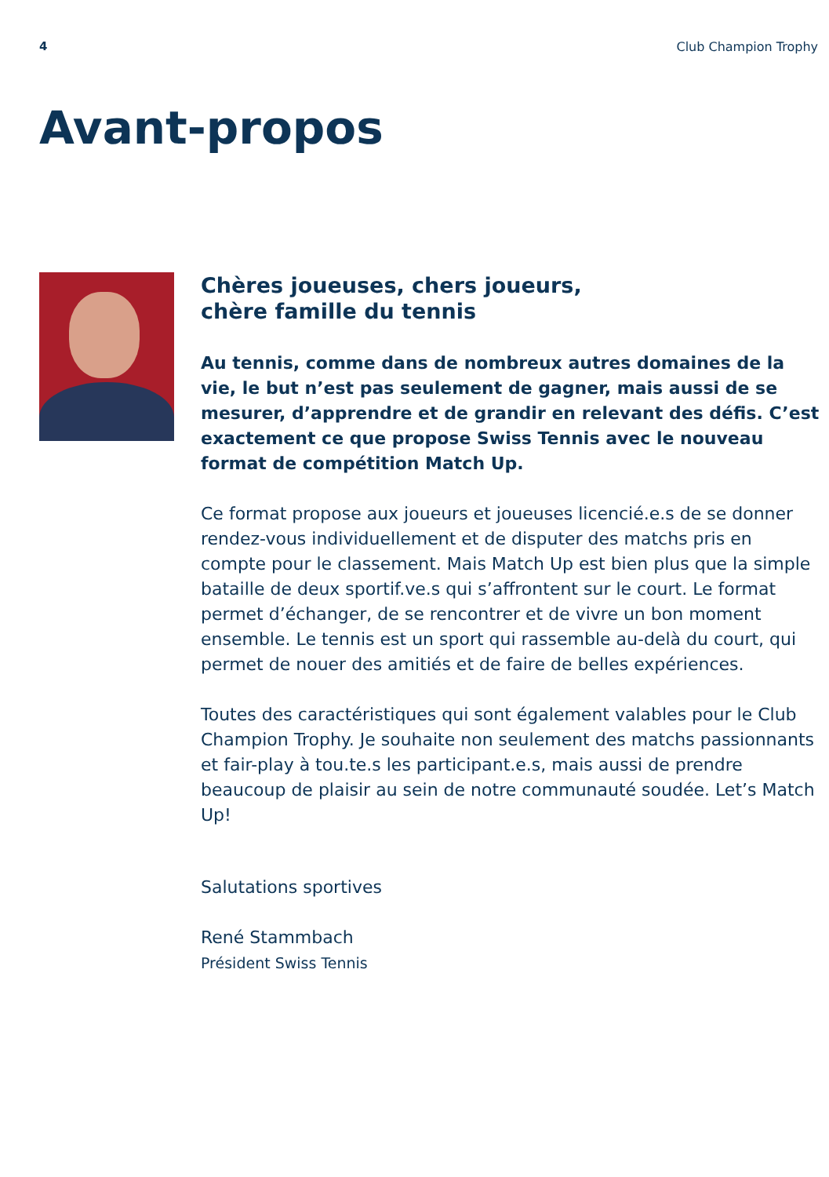4 Club Champion Trophy
Avant-propos
Chères joueuses, chers joueurs,
chère famille du tennis
Au tennis, comme dans de nombreux autres domaines de la vie, le but n’est pas seulement de gagner, mais aussi de se mesurer, d’apprendre et de grandir en relevant des défis. C’est exactement ce que propose Swiss Tennis avec le nouveau format de compétition Match Up.
Ce format propose aux joueurs et joueuses licencié.e.s de se donner rendez-vous individuellement et de disputer des matchs pris en compte pour le classement. Mais Match Up est bien plus que la simple bataille de deux sportif.ve.s qui s’affrontent sur le court. Le format permet d’échanger, de se rencontrer et de vivre un bon moment ensemble. Le tennis est un sport qui rassemble au-delà du court, qui permet de nouer des amitiés et de faire de belles expériences.
Toutes des caractéristiques qui sont également valables pour le Club Champion Trophy. Je souhaite non seulement des matchs passionnants et fair-play à tou.te.s les participant.e.s, mais aussi de prendre beaucoup de plaisir au sein de notre communauté soudée. Let’s Match Up!
Salutations sportives
René Stammbach
Président Swiss Tennis